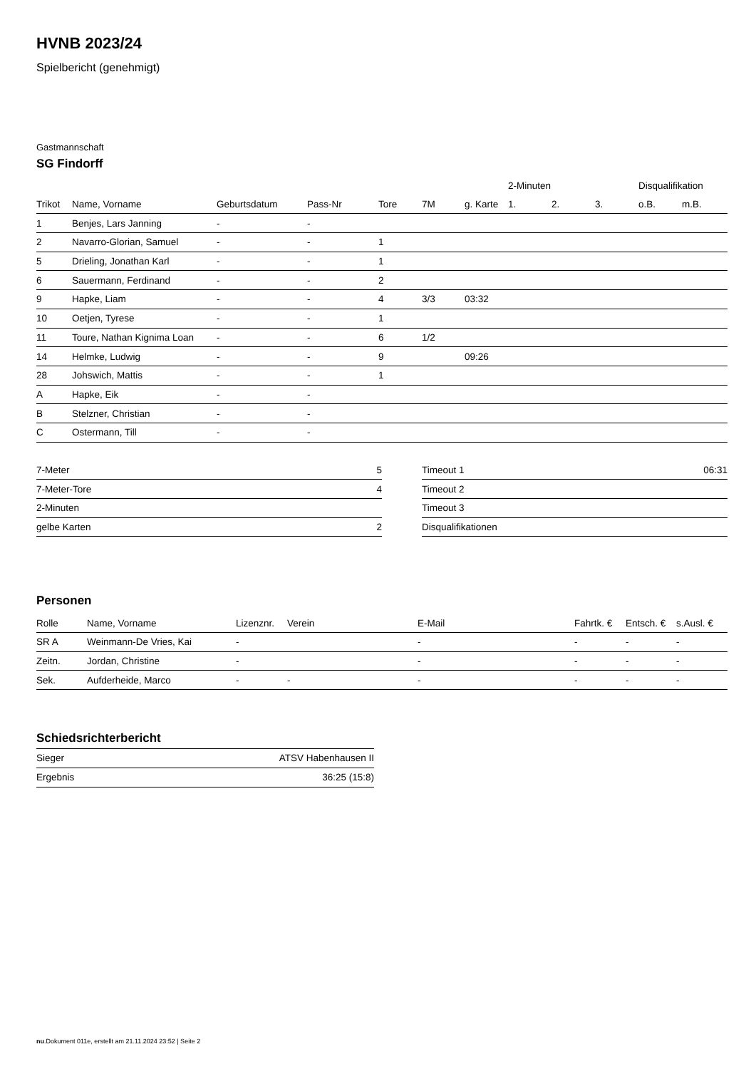HVNB 2023/24
Spielbericht (genehmigt)
Gastmannschaft
SG Findorff
| | | | | | | | 2-Minuten | | | Disqualifikation | |
| --- | --- | --- | --- | --- | --- | --- | --- | --- | --- | --- | --- |
| Trikot | Name, Vorname | Geburtsdatum | Pass-Nr | Tore | 7M | g. Karte | 1. | 2. | 3. | o.B. | m.B. |
| 1 | Benjes, Lars Janning | - | - | | | | | | | | |
| 2 | Navarro-Glorian, Samuel | - | - | 1 | | | | | | | |
| 5 | Drieling, Jonathan Karl | - | - | 1 | | | | | | | |
| 6 | Sauermann, Ferdinand | - | - | 2 | | | | | | | |
| 9 | Hapke, Liam | - | - | 4 | 3/3 | 03:32 | | | | | |
| 10 | Oetjen, Tyrese | - | - | 1 | | | | | | | |
| 11 | Toure, Nathan Kignima Loan | - | - | 6 | 1/2 | | | | | | |
| 14 | Helmke, Ludwig | - | - | 9 | | 09:26 | | | | | |
| 28 | Johswich, Mattis | - | - | 1 | | | | | | | |
| A | Hapke, Eik | - | - | | | | | | | | |
| B | Stelzner, Christian | - | - | | | | | | | | |
| C | Ostermann, Till | - | - | | | | | | | | |
| 7-Meter | 5 |
| 7-Meter-Tore | 4 |
| 2-Minuten | |
| gelbe Karten | 2 |
| Timeout 1 | 06:31 |
| Timeout 2 | |
| Timeout 3 | |
| Disqualifikationen | |
Personen
| Rolle | Name, Vorname | Lizenznr. | Verein | E-Mail | Fahrtk. € | Entsch. € | s.Ausl. € |
| --- | --- | --- | --- | --- | --- | --- | --- |
| SR A | Weinmann-De Vries, Kai | - | | - | - | - | - |
| Zeitn. | Jordan, Christine | - | | - | - | - | - |
| Sek. | Aufderheide, Marco | - | - | - | - | - | - |
Schiedsrichterbericht
| Sieger | ATSV Habenhausen II |
| Ergebnis | 36:25 (15:8) |
nu.Dokument 011e, erstellt am 21.11.2024 23:52 | Seite 2